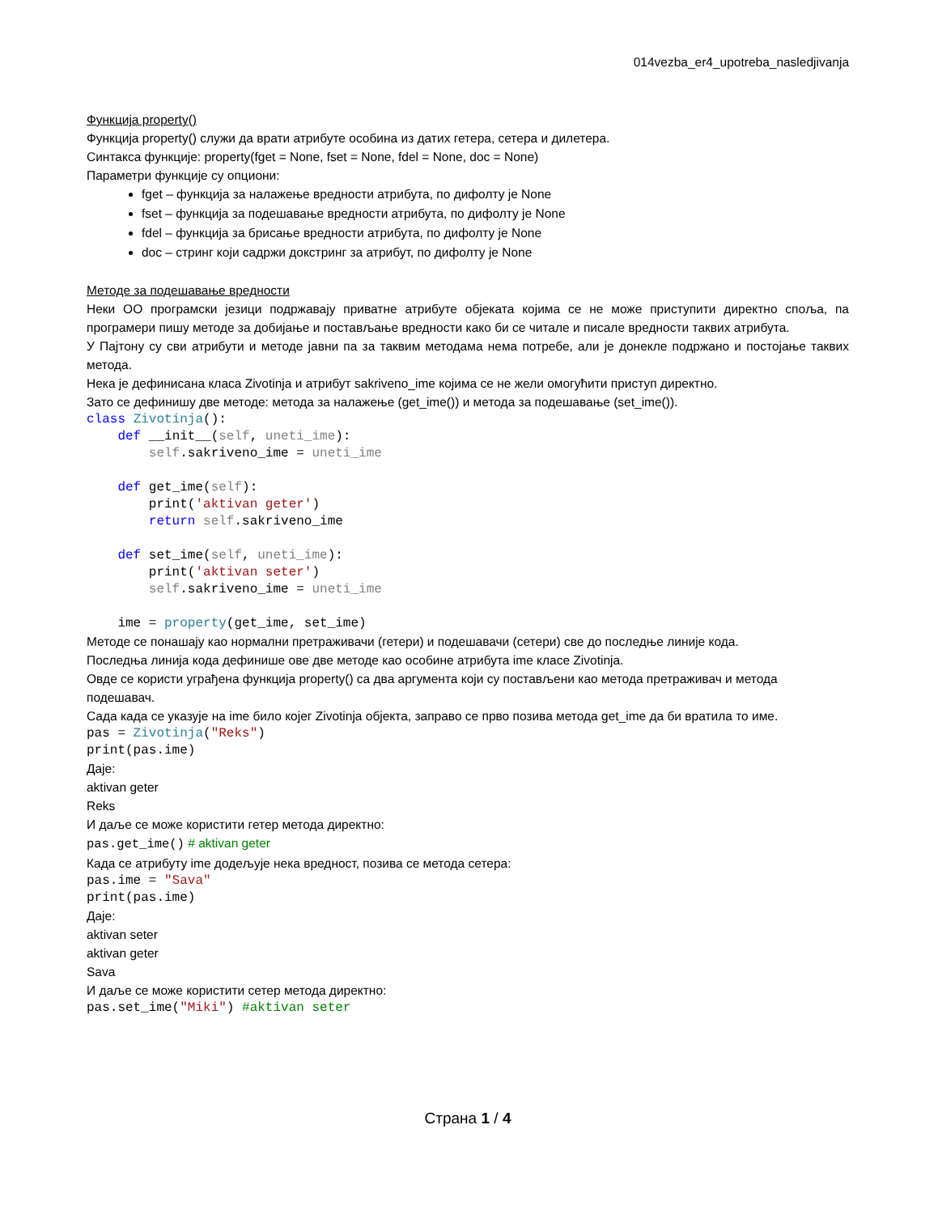014vezba_er4_upotreba_nasledjivanja
Функција property()
Функција property() служи да врати атрибуте особина из датих гетера, сетера и дилетера.
Синтакса функције: property(fget = None, fset = None, fdel = None, doc = None)
Параметри функције су опциони:
fget – функција за налажење вредности атрибута, по дифолту је None
fset – функција за подешавање вредности атрибута, по дифолту је None
fdel – функција за брисање вредности атрибута, по дифолту је None
doc – стринг који садржи докстринг за атрибут, по дифолту је None
Методе за подешавање вредности
Неки ОО програмски језици подржавају приватне атрибуте објеката којима се не може приступити директно споља, па програмери пишу методе за добијање и постављање вредности како би се читале и писале вредности таквих атрибута.
У Пајтону су сви атрибути и методе јавни па за таквим методама нема потребе, али је донекле подржано и постојање таквих метода.
Нека је дефинисана класа Zivotinja и атрибут sakriveno_ime којима се не жели омогућити приступ директно.
Зато се дефинишу две методе: метода за налажење (get_ime()) и метода за подешавање (set_ime()).
class Zivotinja():
    def __init__(self, uneti_ime):
        self.sakriveno_ime = uneti_ime

    def get_ime(self):
        print('aktivan geter')
        return self.sakriveno_ime

    def set_ime(self, uneti_ime):
        print('aktivan seter')
        self.sakriveno_ime = uneti_ime

    ime = property(get_ime, set_ime)
Методе се понашају као нормални претраживачи (гетери) и подешавачи (сетери) све до последње линије кода.
Последња линија кода дефинише ове две методе као особине атрибута ime класе Zivotinja.
Овде се користи уграђена функција property() са два аргумента који су постављени као метода претраживач и метода подешавач.
Сада када се указује на ime било којег Zivotinja објекта, заправо се прво позива метода get_ime да би вратила то име.
pas = Zivotinja("Reks")
print(pas.ime)
Даје:
aktivan geter
Reks
И даље се може користити гетер метода директно:
pas.get_ime() # aktivan geter
Када се атрибуту ime додељује нека вредност, позива се метода сетера:
pas.ime = "Sava"
print(pas.ime)
Даје:
aktivan seter
aktivan geter
Sava
И даље се може користити сетер метода директно:
pas.set_ime("Miki") #aktivan seter
Страна 1 / 4